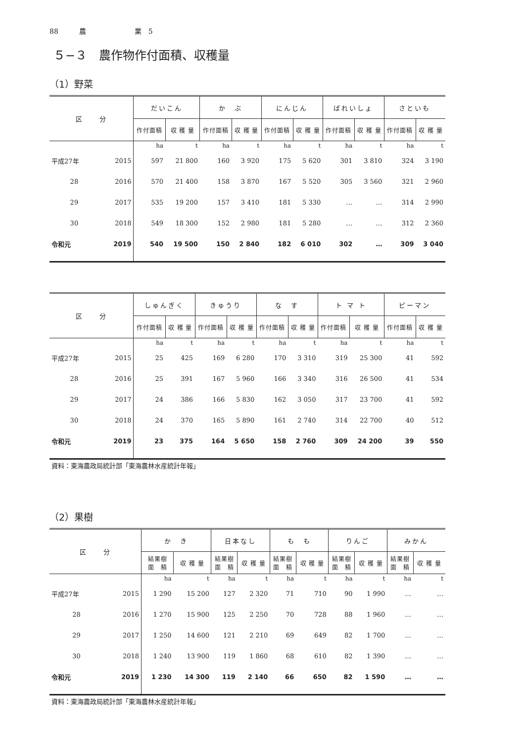88　　　農　　　　　　　業　5
５−３　農作物作付面積、収穫量
（1）野菜
| 区 分 | | だいこん | | か ぶ | | にんじん | | ばれいしょ | | さといも | |
| --- | --- | --- | --- | --- | --- | --- | --- | --- | --- | --- | --- |
| | | 作付面積 | 収 穫 量 | 作付面積 | 収 穫 量 | 作付面積 | 収 穫 量 | 作付面積 | 収 穫 量 | 作付面積 | 収 穫 量 |
| | | ha | t | ha | t | ha | t | ha | t | ha | t |
| 平成27年 | 2015 | 597 | 21 800 | 160 | 3 920 | 175 | 5 620 | 301 | 3 810 | 324 | 3 190 |
| 28 | 2016 | 570 | 21 400 | 158 | 3 870 | 167 | 5 520 | 305 | 3 560 | 321 | 2 960 |
| 29 | 2017 | 535 | 19 200 | 157 | 3 410 | 181 | 5 330 | … | … | 314 | 2 990 |
| 30 | 2018 | 549 | 18 300 | 152 | 2 980 | 181 | 5 280 | … | … | 312 | 2 360 |
| 令和元 | 2019 | 540 | 19 500 | 150 | 2 840 | 182 | 6 010 | 302 | … | 309 | 3 040 |
| 区 分 | | しゅんぎく | | きゅうり | | な す | | ト マ ト | | ピーマン | |
| --- | --- | --- | --- | --- | --- | --- | --- | --- | --- | --- | --- |
| | | 作付面積 | 収 穫 量 | 作付面積 | 収 穫 量 | 作付面積 | 収 穫 量 | 作付面積 | 収 穫 量 | 作付面積 | 収 穫 量 |
| | | ha | t | ha | t | ha | t | ha | t | ha | t |
| 平成27年 | 2015 | 25 | 425 | 169 | 6 280 | 170 | 3 310 | 319 | 25 300 | 41 | 592 |
| 28 | 2016 | 25 | 391 | 167 | 5 960 | 166 | 3 340 | 316 | 26 500 | 41 | 534 |
| 29 | 2017 | 24 | 386 | 166 | 5 830 | 162 | 3 050 | 317 | 23 700 | 41 | 592 |
| 30 | 2018 | 24 | 370 | 165 | 5 890 | 161 | 2 740 | 314 | 22 700 | 40 | 512 |
| 令和元 | 2019 | 23 | 375 | 164 | 5 650 | 158 | 2 760 | 309 | 24 200 | 39 | 550 |
資料：東海農政局統計部「東海農林水産統計年報」
（2）果樹
| 区 分 | | か き | | 日本なし | | も も | | りんご | | みかん | |
| --- | --- | --- | --- | --- | --- | --- | --- | --- | --- | --- | --- |
| | | 結果樹 面 積 | 収 穫 量 | 結果樹 面 積 | 収 穫 量 | 結果樹 面 積 | 収 穫 量 | 結果樹 面 積 | 収 穫 量 | 結果樹 面 積 | 収 穫 量 |
| | | ha | t | ha | t | ha | t | ha | t | ha | t |
| 平成27年 | 2015 | 1 290 | 15 200 | 127 | 2 320 | 71 | 710 | 90 | 1 990 | … | … |
| 28 | 2016 | 1 270 | 15 900 | 125 | 2 250 | 70 | 728 | 88 | 1 960 | … | … |
| 29 | 2017 | 1 250 | 14 600 | 121 | 2 210 | 69 | 649 | 82 | 1 700 | … | … |
| 30 | 2018 | 1 240 | 13 900 | 119 | 1 860 | 68 | 610 | 82 | 1 390 | … | … |
| 令和元 | 2019 | 1 230 | 14 300 | 119 | 2 140 | 66 | 650 | 82 | 1 590 | … | … |
資料：東海農政局統計部「東海農林水産統計年報」